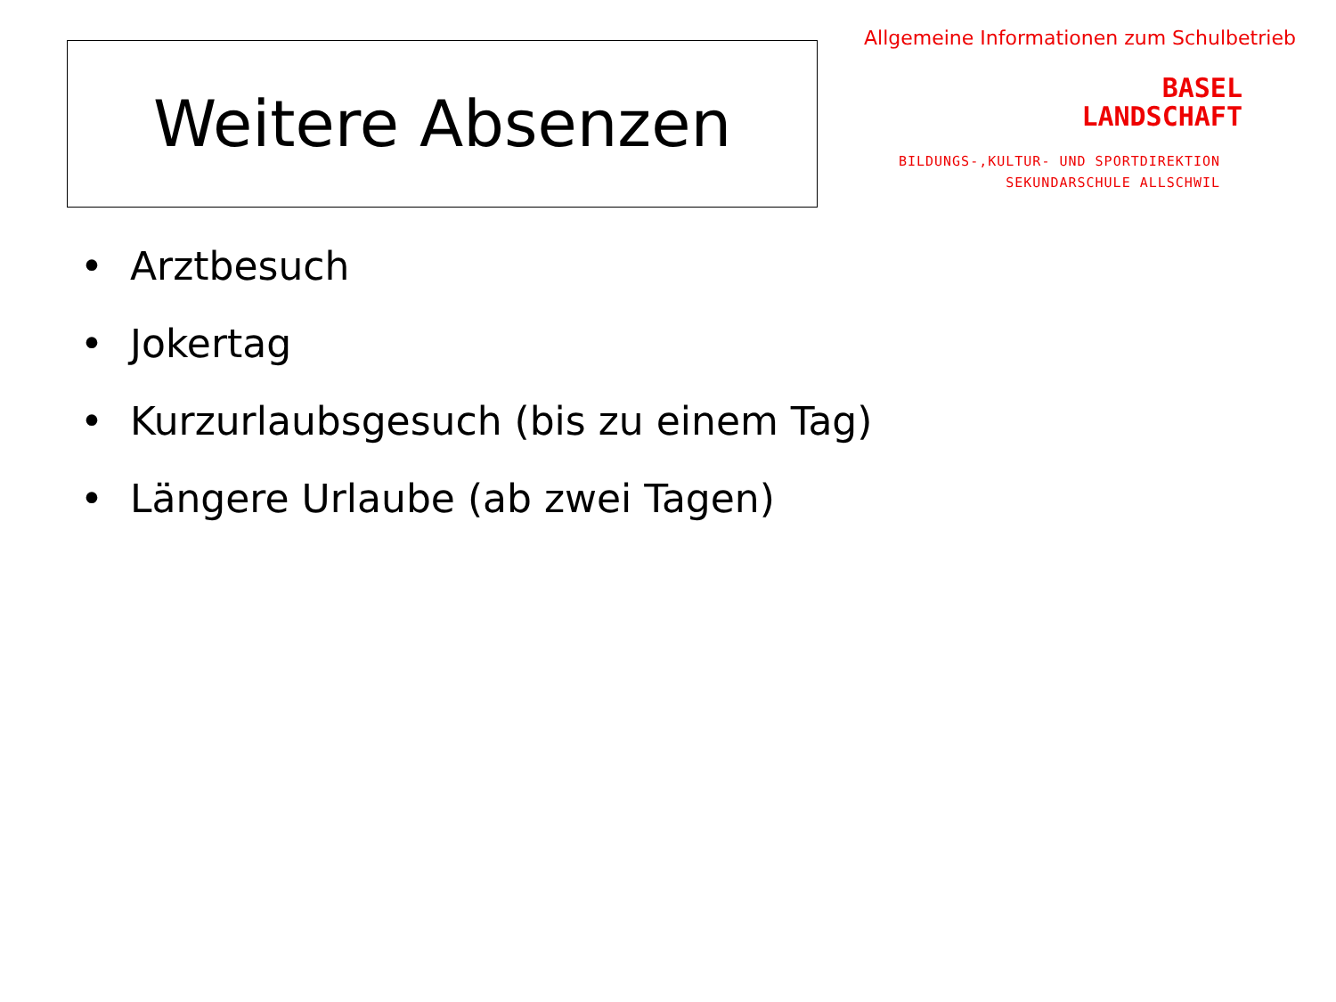Weitere Absenzen
Allgemeine Informationen zum Schulbetrieb
BASEL
LANDSCHAFT
BILDUNGS-,KULTUR- UND SPORTDIREKTION
SEKUNDARSCHULE ALLSCHWIL
• Arztbesuch
• Jokertag
• Kurzurlaubsgesuch (bis zu einem Tag)
• Längere Urlaube (ab zwei Tagen)